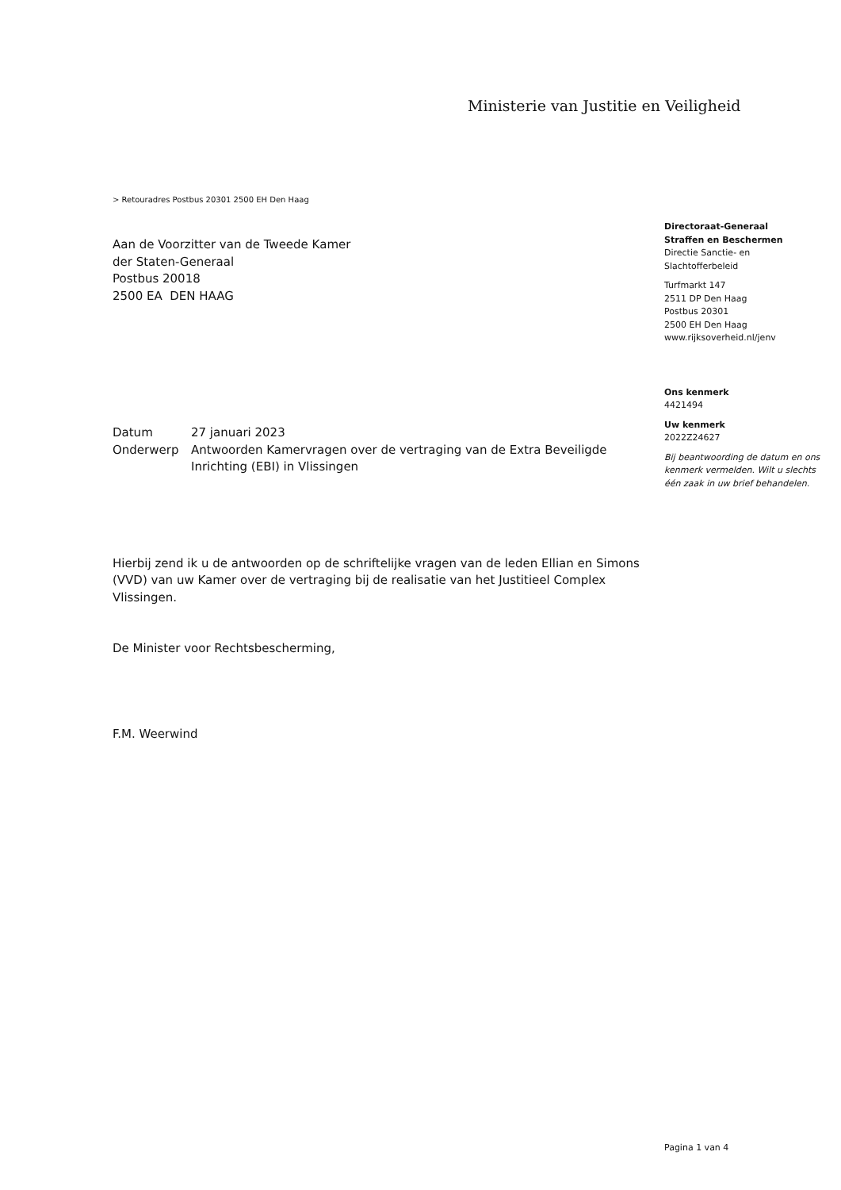Ministerie van Justitie en Veiligheid
> Retouradres Postbus 20301 2500 EH Den Haag
Aan de Voorzitter van de Tweede Kamer
der Staten-Generaal
Postbus 20018
2500 EA DEN HAAG
Directoraat-Generaal
Straffen en Beschermen
Directie Sanctie- en
Slachtofferbeleid
Turfmarkt 147
2511 DP Den Haag
Postbus 20301
2500 EH Den Haag
www.rijksoverheid.nl/jenv
Ons kenmerk
4421494
Uw kenmerk
2022Z24627
Bij beantwoording de datum en ons kenmerk vermelden. Wilt u slechts één zaak in uw brief behandelen.
| Datum | 27 januari 2023 |
| Onderwerp | Antwoorden Kamervragen over de vertraging van de Extra Beveiligde Inrichting (EBI) in Vlissingen |
Hierbij zend ik u de antwoorden op de schriftelijke vragen van de leden Ellian en Simons (VVD) van uw Kamer over de vertraging bij de realisatie van het Justitieel Complex Vlissingen.
De Minister voor Rechtsbescherming,
F.M. Weerwind
Pagina 1 van 4